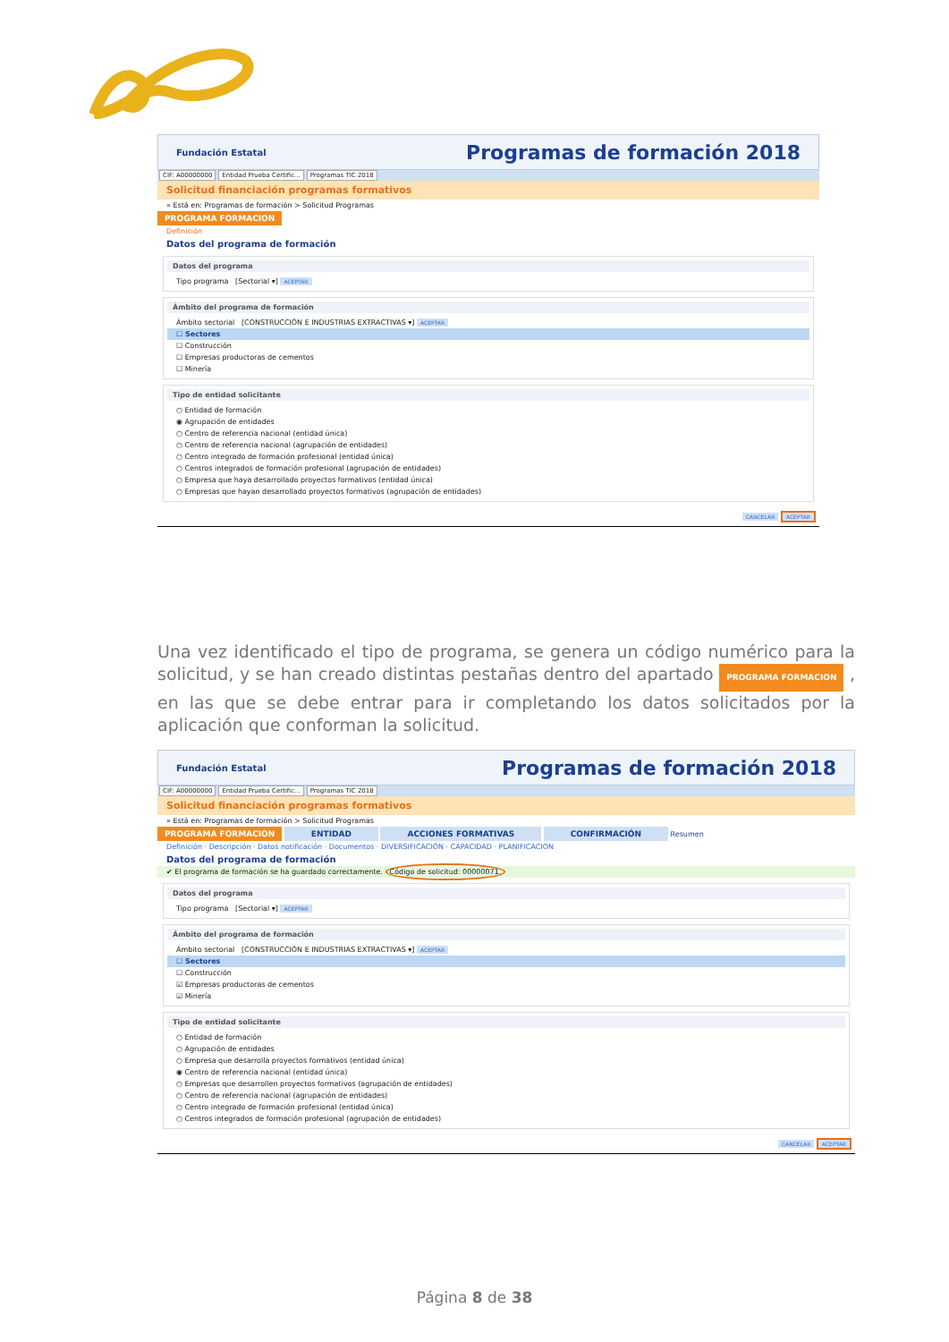Fundación Estatal Programas de formación 2018
CIF: A00000000 Entidad Prueba Certific... Programas TIC 2018
Solicitud financiación programas formativos
» Está en: Programas de formación > Solicitud Programas
PROGRAMA FORMACION
Definición
Datos del programa de formación
Datos del programa
Tipo programa [Sectorial ▾] ACEPTAR
Ámbito del programa de formación
Ámbito sectorial [CONSTRUCCIÓN E INDUSTRIAS EXTRACTIVAS ▾] ACEPTAR
☐ Sectores
☐ Construcción
☐ Empresas productoras de cementos
☐ Minería
Tipo de entidad solicitante
○ Entidad de formación
◉ Agrupación de entidades
○ Centro de referencia nacional (entidad única)
○ Centro de referencia nacional (agrupación de entidades)
○ Centro integrado de formación profesional (entidad única)
○ Centros integrados de formación profesional (agrupación de entidades)
○ Empresa que haya desarrollado proyectos formativos (entidad única)
○ Empresas que hayan desarrollado proyectos formativos (agrupación de entidades)
CANCELAR ACEPTAR
Una vez identificado el tipo de programa, se genera un código numérico para la solicitud, y se han creado distintas pestañas dentro del apartado PROGRAMA FORMACION , en las que se debe entrar para ir completando los datos solicitados por la aplicación que conforman la solicitud.
Fundación Estatal Programas de formación 2018
CIF: A00000000 Entidad Prueba Certific... Programas TIC 2018
Solicitud financiación programas formativos
» Está en: Programas de formación > Solicitud Programas
PROGRAMA FORMACION ENTIDAD ACCIONES FORMATIVAS CONFIRMACIÓN Resumen
Definición · Descripción · Datos notificación · Documentos · DIVERSIFICACIÓN · CAPACIDAD · PLANIFICACION
Datos del programa de formación
✔ El programa de formación se ha guardado correctamente. Código de solicitud: 00000071.
Datos del programa
Tipo programa [Sectorial ▾] ACEPTAR
Ámbito del programa de formación
Ámbito sectorial [CONSTRUCCIÓN E INDUSTRIAS EXTRACTIVAS ▾] ACEPTAR
☐ Sectores
☐ Construcción
☑ Empresas productoras de cementos
☑ Minería
Tipo de entidad solicitante
○ Entidad de formación
○ Agrupación de entidades
○ Empresa que desarrolla proyectos formativos (entidad única)
◉ Centro de referencia nacional (entidad única)
○ Empresas que desarrollen proyectos formativos (agrupación de entidades)
○ Centro de referencia nacional (agrupación de entidades)
○ Centro integrado de formación profesional (entidad única)
○ Centros integrados de formación profesional (agrupación de entidades)
CANCELAR ACEPTAR
Página 8 de 38